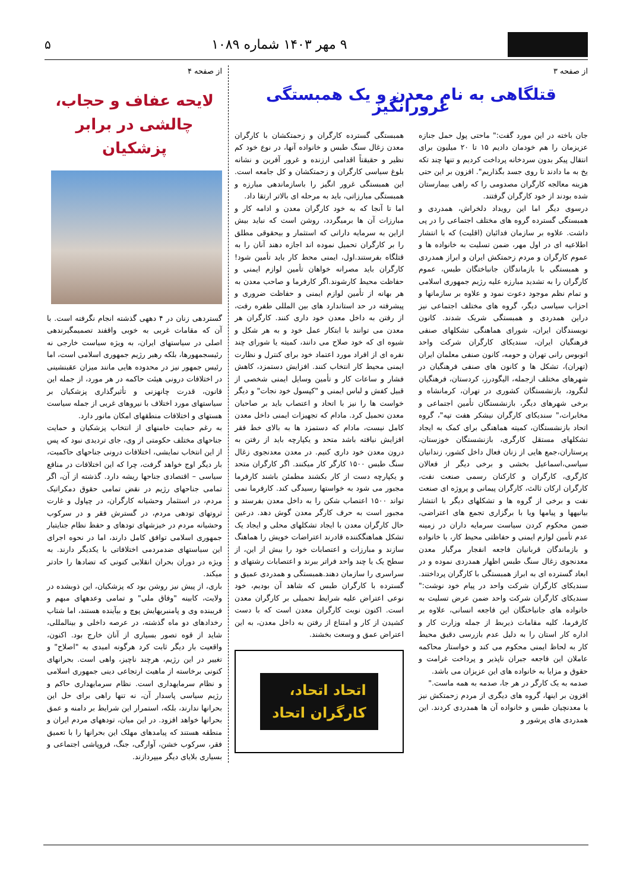۹ مهر ۱۴۰۳ شماره ۱۰۸۹ ۵
از صفحه ۳
قتلگاهی به نام معدن و یک همبستگی غرورانگیز
جان باخته در این مورد گفت:" ماحتی پول حمل جنازه عزیزمان را هم خودمان دادیم ۱۵ تا ۲۰ میلیون برای انتقال پیکر بدون سردخانه پرداخت کردیم و تنها چند تکه یخ به ما دادند تا روی جسد بگذاریم". افزون بر این حتی هزینه معالجه کارگران مصدومی را که راهی بیمارستان شده بودند از خود کارگران گرفتند.
درسوی دیگر اما این رویداد دلخراش، همدردی و همبستگی گسترده گروه های مختلف اجتماعی را در پی داشت. علاوه بر سازمان فدائیان (اقلیت) که با انتشار اطلاعیه ای در اول مهر، ضمن تسلیت به خانواده ها و عموم کارگران و مردم زحمتکش ایران و ابراز همدردی و همبستگی با بازماندگان جانباختگان طبس، عموم کارگران را به تشدید مبارزه علیه رژیم جمهوری اسلامی و تمام نظم موجود دعوت نمود و علاوه بر سازمانها و احزاب سیاسی دیگر، گروه های مختلف اجتماعی نیز دراین همدردی و همبستگی شریک شدند. کانون نویسندگان ایران، شورای هماهنگی تشکلهای صنفی فرهنگیان ایران، سندیکای کارگران شرکت واحد اتوبوس رانی تهران و حومه، کانون صنفی معلمان ایران (تهران)، تشکل ها و کانون های صنفی فرهنگیان در شهرهای مختلف ازجمله، الیگودرز، کردستان، فرهنگیان لنگرود، بازنشستگان کشوری در تهران، کرمانشاه و برخی شهرهای دیگر، بازنشستگان تأمین اجتماعی و مخابرات،" سندیکای کارگران نیشکر هفت تپه"، گروه اتحاد بازنشستگان، کمیته هماهنگی برای کمک به ایجاد تشکلهای مستقل کارگری، بازنشستگان خوزستان، پرستاران،جمع هایی از زنان فعال داخل کشور، زندانیان سیاسی،اسماعیل بخشی و برخی دیگر از فعالان کارگری، کارگران و کارکنان رسمی صنعت نفت، کارگران ارکان ثالث، کارگران پیمانی و پروژه ای صنعت نفت و برخی از گروه ها و تشکلهای دیگر با انتشار بیانیهها و پیامها ویا با برگزاری تجمع های اعتراضی، ضمن محکوم کردن سیاست سرمایه داران در زمینه عدم تأمین لوازم ایمنی و حفاظتی محیط کار، با خانواده و بازماندگان قربانیان فاجعه انفجار مرگبار معدن معدنجوی زغال سنگ طبس اظهار همدردی نموده و در ابعاد گسترده ای به ابراز همبستگی با کارگران پرداختند. سندیکای کارگران شرکت واحد در پیام خود نوشت:" سندیکای کارگران شرکت واحد ضمن عرض تسلیت به خانواده های جانباختگان این فاجعه انسانی، علاوه بر کارفرما، کلیه مقامات ذیربط از جمله وزارت کار و اداره کار استان را به دلیل عدم بازرسی دقیق محیط کار به لحاظ ایمنی محکوم می کند و خواستار محاکمه عاملان این فاجعه جبران ناپذیر و پرداخت غرامت و حقوق و مزایا به خانواده های این عزیزان می باشد.
صدمه به یک کارگر در هر جا، صدمه به همه ماست."
افزون بر اینها، گروه های دیگری از مردم زحمتکش نیز با معدنچیان طبس و خانواده آن ها همدردی کردند. این همدردی های پرشور و
همبستگی گسترده کارگران و زحمتکشان با کارگران معدن زغال سنگ طبس و خانواده آنها، در نوع خود کم نظیر و حقیقتاً اقدامی ارزنده و غرور آفرین و نشانه بلوغ سیاسی کارگران و زحمتکشان و کل جامعه است. این همبستگی غرور انگیز را باسازماندهی مبارزه و همبستگی مبارزاتی، باید به مرحله ای بالاتر ارتقا داد.
اما تا آنجا که به خود کارگران معدن و ادامه کار و مبارزات آن ها برمیگردد، روشن است که نباید بیش ازاین به سرمایه دارانی که استثمار و بیحقوقی مطلق را بر کارگران تحمیل نموده اند اجازه دهند آنان را به قتلگاه بفرستند.اول، ایمنی محط کار باید تأمین شود! کارگران باید مصرانه خواهان تأمین لوازم ایمنی و حفاظت محیط کارشوند.اگر کارفرما و صاحب معدن به هر بهانه از تأمین لوازم ایمنی و حفاظت ضروری و پیشرفته در حد استاندارد های بین المللی طفره رفت، از رفتن به داخل معدن خود داری کنند. کارگران هر معدن می توانند با ابتکار عمل خود و به هر شکل و شیوه ای که خود صلاح می دانند، کمیته یا شورای چند نفره ای از افراد مورد اعتماد خود برای کنترل و نظارت ایمنی محیط کار انتخاب کنند. افزایش دستمزد، کاهش فشار و ساعات کار و تأمین وسایل ایمنی شخصی از قبیل کفش و لباس ایمنی و "کپسول خود نجات" و دیگر خواست ها را نیز با اتحاد و اعتصاب باید بر صاحبان معدن تحمیل کرد. مادام که تجهیزات ایمنی داخل معدن کامل نیست، مادام که دستمزد ها به بالای خط فقر افزایش نیافته باشد متحد و یکپارچه باید از رفتن به درون معدن خود داری کنیم. در معدن معدنجوی زغال سنگ طبس ۱۵۰۰ کارگر کار میکنند. اگر کارگران متحد و یکپارچه دست از کار بکشند مطمئن باشند کارفرما مجبور می شود به خواستها رسیدگی کند. کارفرما نمی تواند ۱۵۰۰ اعتصاب شکن را به داخل معدن بفرستد و مجبور است به حرف کارگر معدن گوش دهد. درعین حال کارگران معدن با ایجاد تشکلهای محلی و ایجاد یک تشکل هماهنگکننده قادرند اعتراضات خویش را هماهنگ سازند و مبارزات و اعتصابات خود را بیش از این، از سطح یک یا چند واحد فراتر ببرند و اعتصابات رشتهای و سراسری را سازمان دهند.همبستگی و همدردی عمیق و گسترده با کارگران طبس که شاهد آن بودیم، خود نوعی اعتراض علیه شرایط تحمیلی بر کارگران معدن است. اکنون نوبت کارگران معدن است که با دست کشیدن از کار و امتناع از رفتن به داخل معدن، به این اعتراض عمق و وسعت بخشند.
اتحاد اتحاد،
کارگران اتحاد
از صفحه ۴
لایحه عفاف و حجاب،
چالشی در برابر پزشکیان
گستردهی زنان در ۴ دههی گذشته انجام نگرفته است. با آن که مقامات غربی به خوبی واقفند تصمیمگیرندهی اصلی در سیاستهای ایران، به ویژه سیاست خارجی نه رئیسجمهورها، بلکه رهبر رژیم جمهوری اسلامی است، اما رئیس جمهور نیز در محدوده هایی مانند میزان عقبنشینی در اختلافات درونی هیئت حاکمه در هر مورد، از جمله این قانون، قدرت چانهزنی و تأثیرگذاری پزشکیان بر سیاستهای مورد اختلاف با نیروهای غربی از جمله سیاست هستهای و اختلافات منطقهای امکان مانور دارد.
به رغم حمایت خامنهای از انتخاب پزشکیان و حمایت جناحهای مختلف حکومتی از وی، جای تردیدی نبود که پس از این انتخاب نمایشی، اختلافات درونی جناحهای حاکمیت، بار دیگر اوج خواهد گرفت، چرا که این اختلافات در منافع سیاسی – اقتصادی جناحها ریشه دارد. گذشته از آن، اگر تمامی جناحهای رژیم در نقض تمامی حقوق دمکراتیک مردم، در استثمار وحشیانه کارگران، در چپاول و غارت ثروتهای تودهی مردم، در گسترش فقر و در سرکوب وحشیانه مردم در خیزشهای تودهای و حفظ نظام جنایتبار جمهوری اسلامی توافق کامل دارند، اما در نحوه اجرای این سیاستهای ضدمردمی اختلافاتی با یکدیگر دارند. به ویژه در دوران بحران انقلابی کنونی که تضادها را حادتر میکند.
باری، از پیش نیز روشن بود که پزشکیان، این ذوبشده در ولایت، کابینه "وفاق ملی" و تمامی وعدههای مبهم و فریبنده وی و پامنبریهایش پوچ و بیآینده هستند، اما شتاب رخدادهای دو ماه گذشته، در عرصه داخلی و بینالمللی، شاید از قوه تصور بسیاری از آنان خارج بود. اکنون، واقعیت بار دیگر ثابت کرد هرگونه امیدی به "اصلاح" و تغییر در این رژیم، هرچند ناچیز، واهی است. بحرانهای کنونی برخاسته از ماهیت ارتجاعی دینی جمهوری اسلامی و نظام سرمایهداری است. نظام سرمایهداری حاکم و رژیم سیاسی پاسدار آن، نه تنها راهی برای حل این بحرانها ندارند، بلکه، استمرار این شرایط بر دامنه و عمق بحرانها خواهد افزود. در این میان، تودههای مردم ایران و منطقه هستند که پیامدهای مهلک این بحرانها را با تعمیق فقر، سرکوب خشن، آوارگی، جنگ، فروپاشی اجتماعی و بسیاری بلایای دیگر میپردازند.